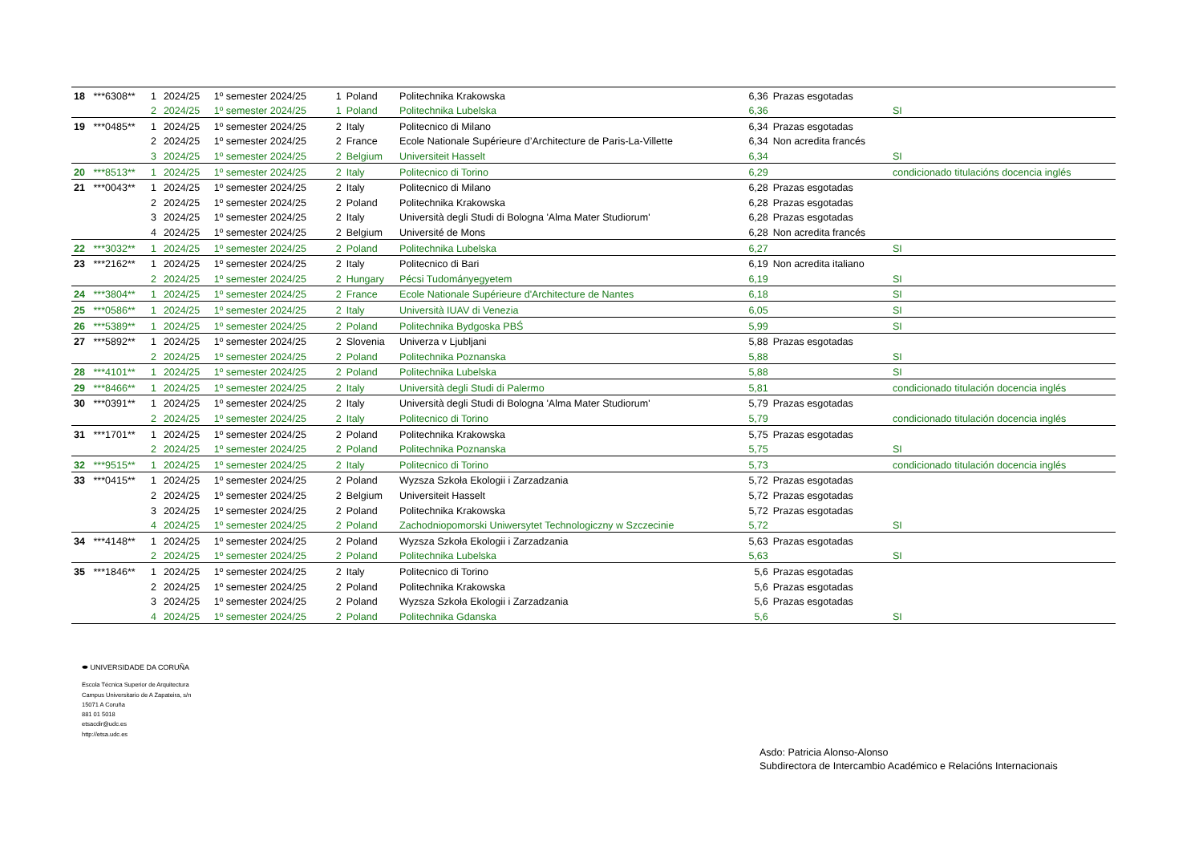| 18 | ***6308** | 1 | 2024/25 | 1º semester 2024/25 | 1 | Poland | Politechnika Krakowska | 6,36 | Prazas esgotadas | |
| | | 2 | 2024/25 | 1º semester 2024/25 | 1 | Poland | Politechnika Lubelska | 6,36 | | SI |
| 19 | ***0485** | 1 | 2024/25 | 1º semester 2024/25 | 2 | Italy | Politecnico di Milano | 6,34 | Prazas esgotadas | |
| | | 2 | 2024/25 | 1º semester 2024/25 | 2 | France | Ecole Nationale Supérieure d’Architecture de Paris-La-Villette | 6,34 | Non acredita francés | |
| | | 3 | 2024/25 | 1º semester 2024/25 | 2 | Belgium | Universiteit Hasselt | 6,34 | | SI |
| 20 | ***8513** | 1 | 2024/25 | 1º semester 2024/25 | 2 | Italy | Politecnico di Torino | 6,29 | | condicionado titulacións docencia inglés |
| 21 | ***0043** | 1 | 2024/25 | 1º semester 2024/25 | 2 | Italy | Politecnico di Milano | 6,28 | Prazas esgotadas | |
| | | 2 | 2024/25 | 1º semester 2024/25 | 2 | Poland | Politechnika Krakowska | 6,28 | Prazas esgotadas | |
| | | 3 | 2024/25 | 1º semester 2024/25 | 2 | Italy | Università degli Studi di Bologna 'Alma Mater Studiorum' | 6,28 | Prazas esgotadas | |
| | | 4 | 2024/25 | 1º semester 2024/25 | 2 | Belgium | Université de Mons | 6,28 | Non acredita francés | |
| 22 | ***3032** | 1 | 2024/25 | 1º semester 2024/25 | 2 | Poland | Politechnika Lubelska | 6,27 | | SI |
| 23 | ***2162** | 1 | 2024/25 | 1º semester 2024/25 | 2 | Italy | Politecnico di Bari | 6,19 | Non acredita italiano | |
| | | 2 | 2024/25 | 1º semester 2024/25 | 2 | Hungary | Pécsi Tudományegyetem | 6,19 | | SI |
| 24 | ***3804** | 1 | 2024/25 | 1º semester 2024/25 | 2 | France | Ecole Nationale Supérieure d'Architecture de Nantes | 6,18 | | SI |
| 25 | ***0586** | 1 | 2024/25 | 1º semester 2024/25 | 2 | Italy | Università IUAV di Venezia | 6,05 | | SI |
| 26 | ***5389** | 1 | 2024/25 | 1º semester 2024/25 | 2 | Poland | Politechnika Bydgoska PBŚ | 5,99 | | SI |
| 27 | ***5892** | 1 | 2024/25 | 1º semester 2024/25 | 2 | Slovenia | Univerza v Ljubljani | 5,88 | Prazas esgotadas | |
| | | 2 | 2024/25 | 1º semester 2024/25 | 2 | Poland | Politechnika Poznanska | 5,88 | | SI |
| 28 | ***4101** | 1 | 2024/25 | 1º semester 2024/25 | 2 | Poland | Politechnika Lubelska | 5,88 | | SI |
| 29 | ***8466** | 1 | 2024/25 | 1º semester 2024/25 | 2 | Italy | Università degli Studi di Palermo | 5,81 | | condicionado titulación docencia inglés |
| 30 | ***0391** | 1 | 2024/25 | 1º semester 2024/25 | 2 | Italy | Università degli Studi di Bologna 'Alma Mater Studiorum' | 5,79 | Prazas esgotadas | |
| | | 2 | 2024/25 | 1º semester 2024/25 | 2 | Italy | Politecnico di Torino | 5,79 | | condicionado titulación docencia inglés |
| 31 | ***1701** | 1 | 2024/25 | 1º semester 2024/25 | 2 | Poland | Politechnika Krakowska | 5,75 | Prazas esgotadas | |
| | | 2 | 2024/25 | 1º semester 2024/25 | 2 | Poland | Politechnika Poznanska | 5,75 | | SI |
| 32 | ***9515** | 1 | 2024/25 | 1º semester 2024/25 | 2 | Italy | Politecnico di Torino | 5,73 | | condicionado titulación docencia inglés |
| 33 | ***0415** | 1 | 2024/25 | 1º semester 2024/25 | 2 | Poland | Wyzsza Szkoła Ekologii i Zarzadzania | 5,72 | Prazas esgotadas | |
| | | 2 | 2024/25 | 1º semester 2024/25 | 2 | Belgium | Universiteit Hasselt | 5,72 | Prazas esgotadas | |
| | | 3 | 2024/25 | 1º semester 2024/25 | 2 | Poland | Politechnika Krakowska | 5,72 | Prazas esgotadas | |
| | | 4 | 2024/25 | 1º semester 2024/25 | 2 | Poland | Zachodniopomorski Uniwersytet Technologiczny w Szczecinie | 5,72 | | SI |
| 34 | ***4148** | 1 | 2024/25 | 1º semester 2024/25 | 2 | Poland | Wyzsza Szkoła Ekologii i Zarzadzania | 5,63 | Prazas esgotadas | |
| | | 2 | 2024/25 | 1º semester 2024/25 | 2 | Poland | Politechnika Lubelska | 5,63 | | SI |
| 35 | ***1846** | 1 | 2024/25 | 1º semester 2024/25 | 2 | Italy | Politecnico di Torino | 5,6 | Prazas esgotadas | |
| | | 2 | 2024/25 | 1º semester 2024/25 | 2 | Poland | Politechnika Krakowska | 5,6 | Prazas esgotadas | |
| | | 3 | 2024/25 | 1º semester 2024/25 | 2 | Poland | Wyzsza Szkoła Ekologii i Zarzadzania | 5,6 | Prazas esgotadas | |
| | | 4 | 2024/25 | 1º semester 2024/25 | 2 | Poland | Politechnika Gdanska | 5,6 | | SI |
⬬ UNIVERSIDADE DA CORUÑA
Escola Técnica Superior de Arquitectura
Campus Universitario de A Zapateira, s/n
15071 A Coruña
881 01 5018
etsacdir@udc.es
http://etsa.udc.es
Asdo: Patricia Alonso-Alonso
Subdirectora de Intercambio Académico e Relacións Internacionais